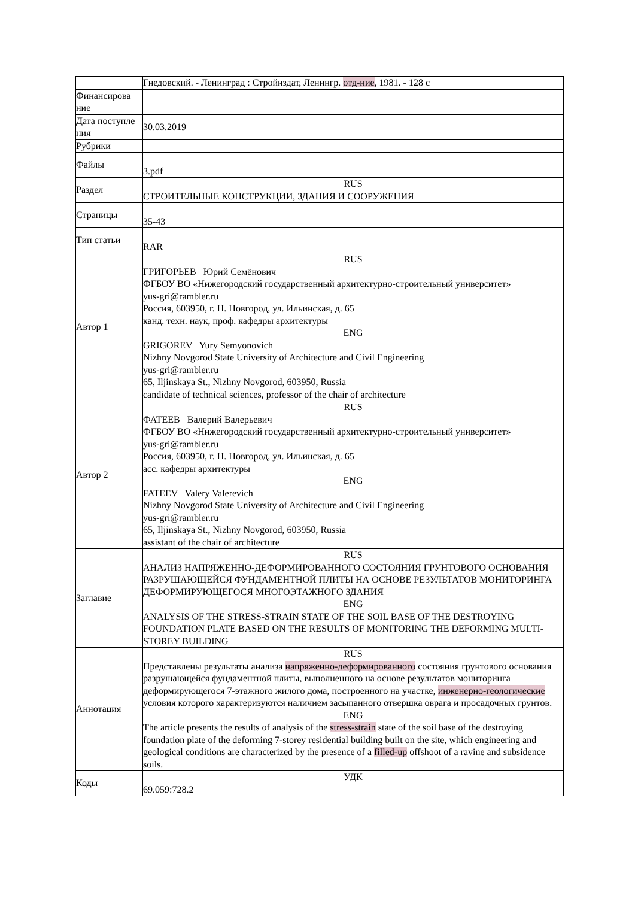| | Гнедовский. - Ленинград : Стройиздат, Ленингр. отд-ние , 1981. - 128 с |
| Финансирова ние | |
| Дата поступле ния | 30.03.2019 |
| Рубрики | |
| Файлы | 3.pdf |
| Раздел | RUS СТРОИТЕЛЬНЫЕ КОНСТРУКЦИИ, ЗДАНИЯ И СООРУЖЕНИЯ |
| Страницы | 35-43 |
| Тип статьи | RAR |
| Автор 1 | RUS ГРИГОРЬЕВ Юрий Семёнович ФГБОУ ВО «Нижегородский государственный архитектурно-строительный университет» yus-gri@rambler.ru Россия, 603950, г. Н. Новгород, ул. Ильинская, д. 65 канд. техн. наук, проф. кафедры архитектуры ENG GRIGOREV Yury Semyonovich Nizhny Novgorod State University of Architecture and Civil Engineering yus-gri@rambler.ru 65, Iljinskaya St., Nizhny Novgorod, 603950, Russia candidate of technical sciences, professor of the chair of architecture |
| Автор 2 | RUS ФАТЕЕВ Валерий Валерьевич ФГБОУ ВО «Нижегородский государственный архитектурно-строительный университет» yus-gri@rambler.ru Россия, 603950, г. Н. Новгород, ул. Ильинская, д. 65 асс. кафедры архитектуры ENG FATEEV Valery Valerevich Nizhny Novgorod State University of Architecture and Civil Engineering yus-gri@rambler.ru 65, Iljinskaya St., Nizhny Novgorod, 603950, Russia assistant of the chair of architecture |
| Заглавие | RUS АНАЛИЗ НАПРЯЖЕННО-ДЕФОРМИРОВАННОГО СОСТОЯНИЯ ГРУНТОВОГО ОСНОВАНИЯ РАЗРУШАЮЩЕЙСЯ ФУНДАМЕНТНОЙ ПЛИТЫ НА ОСНОВЕ РЕЗУЛЬТАТОВ МОНИТОРИНГА ДЕФОРМИРУЮЩЕГОСЯ МНОГОЭТАЖНОГО ЗДАНИЯ ENG ANALYSIS OF THE STRESS-STRAIN STATE OF THE SOIL BASE OF THE DESTROYING FOUNDATION PLATE BASED ON THE RESULTS OF MONITORING THE DEFORMING MULTI-STOREY BUILDING |
| Аннотация | RUS Представлены результаты анализа напряженно-деформированного состояния грунтового основания разрушающейся фундаментной плиты, выполненного на основе результатов мониторинга деформирующегося 7-этажного жилого дома, построенного на участке, инженерно-геологические условия которого характеризуются наличием засыпанного отвершка оврага и просадочных грунтов. ENG The article presents the results of analysis of the stress-strain state of the soil base of the destroying foundation plate of the deforming 7-storey residential building built on the site, which engineering and geological conditions are characterized by the presence of a filled-up offshoot of a ravine and subsidence soils. |
| Коды | УДК 69.059:728.2 |